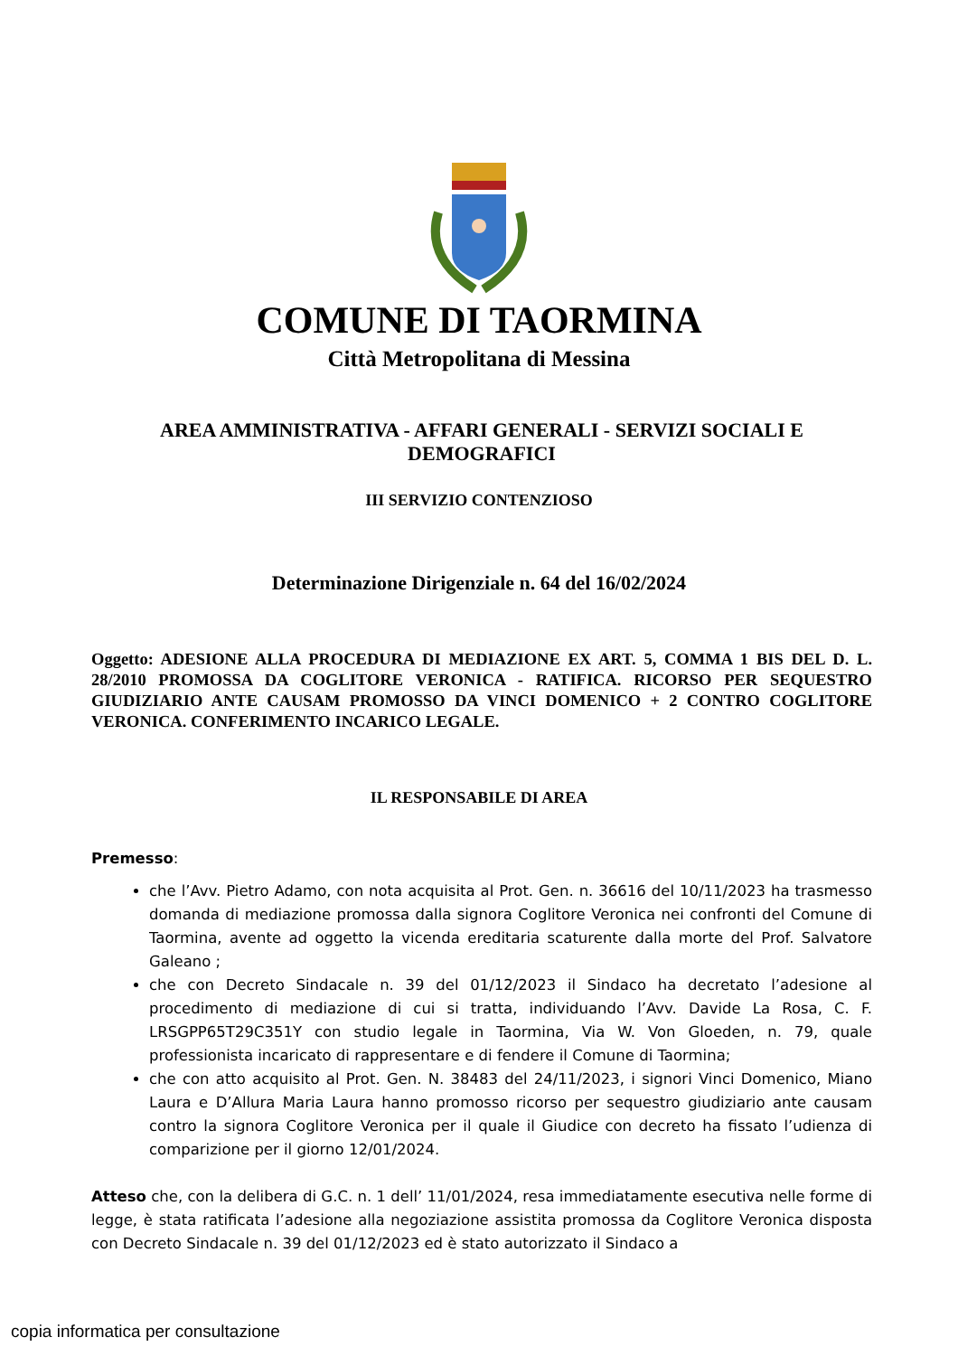COMUNE DI TAORMINA
Città Metropolitana di Messina
AREA AMMINISTRATIVA - AFFARI GENERALI - SERVIZI SOCIALI E DEMOGRAFICI
III SERVIZIO CONTENZIOSO
Determinazione Dirigenziale n. 64 del 16/02/2024
Oggetto: ADESIONE ALLA PROCEDURA DI MEDIAZIONE EX ART. 5, COMMA 1 BIS DEL D. L. 28/2010 PROMOSSA DA COGLITORE VERONICA - RATIFICA. RICORSO PER SEQUESTRO GIUDIZIARIO ANTE CAUSAM PROMOSSO DA VINCI DOMENICO + 2 CONTRO COGLITORE VERONICA. CONFERIMENTO INCARICO LEGALE.
IL RESPONSABILE DI AREA
Premesso:
che l’Avv. Pietro Adamo, con nota acquisita al Prot. Gen. n. 36616 del 10/11/2023 ha trasmesso domanda di mediazione promossa dalla signora Coglitore Veronica nei confronti del Comune di Taormina, avente ad oggetto la vicenda ereditaria scaturente dalla morte del Prof. Salvatore Galeano ;
che con Decreto Sindacale n. 39 del 01/12/2023 il Sindaco ha decretato l’adesione al procedimento di mediazione di cui si tratta, individuando l’Avv. Davide La Rosa, C. F. LRSGPP65T29C351Y con studio legale in Taormina, Via W. Von Gloeden, n. 79, quale professionista incaricato di rappresentare e di fendere il Comune di Taormina;
che con atto acquisito al Prot. Gen. N. 38483 del 24/11/2023, i signori Vinci Domenico, Miano Laura e D’Allura Maria Laura hanno promosso ricorso per sequestro giudiziario ante causam contro la signora Coglitore Veronica per il quale il Giudice con decreto ha fissato l’udienza di comparizione per il giorno 12/01/2024.
Atteso che, con la delibera di G.C. n. 1 dell’ 11/01/2024, resa immediatamente esecutiva nelle forme di legge, è stata ratificata l’adesione alla negoziazione assistita promossa da Coglitore Veronica disposta con Decreto Sindacale n. 39 del 01/12/2023 ed è stato autorizzato il Sindaco a
copia informatica per consultazione